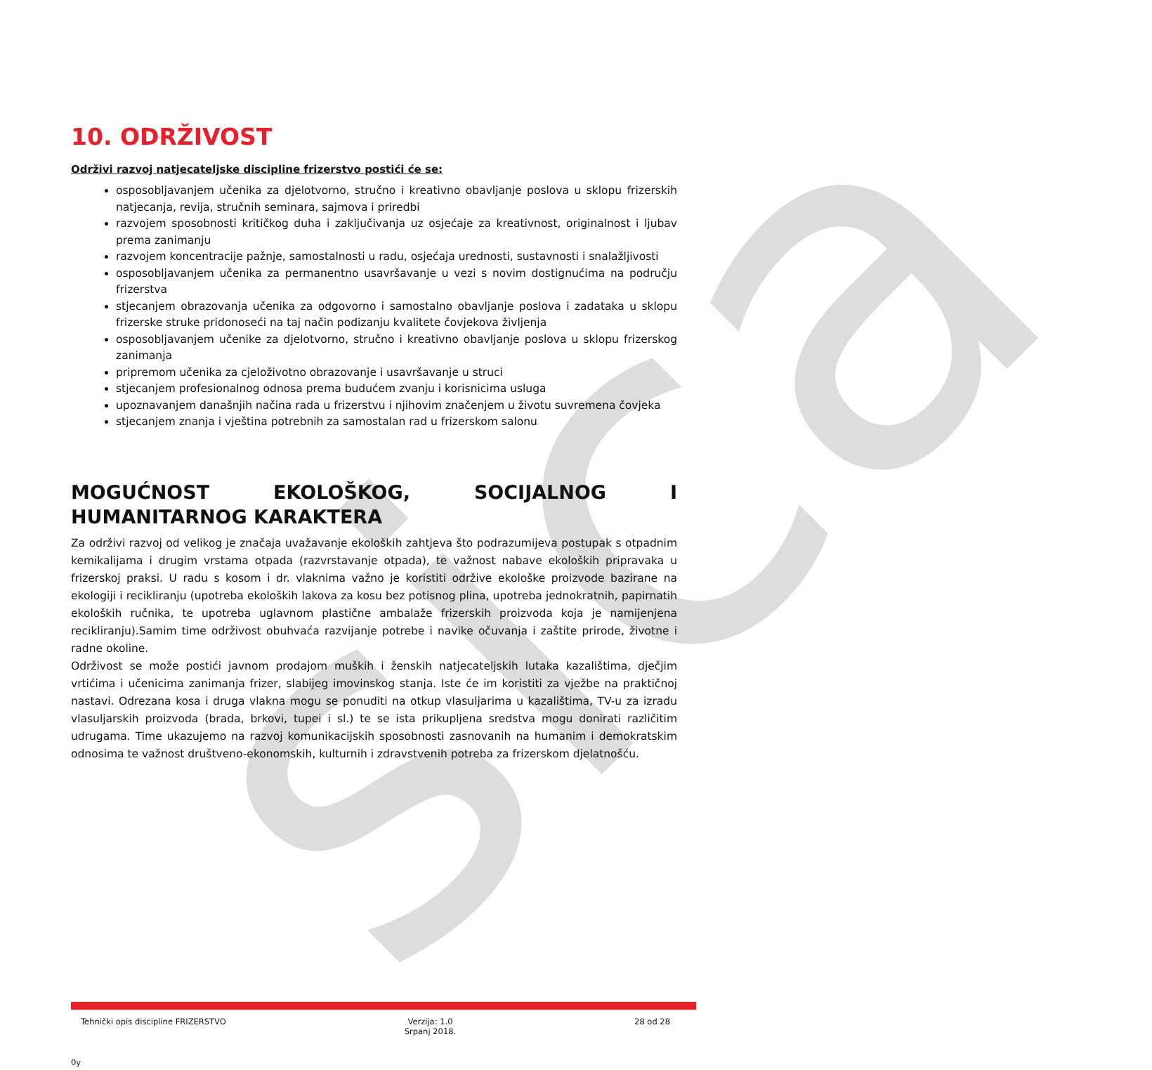sica
10. ODRŽIVOST
Održivi razvoj natjecateljske discipline frizerstvo postići će se:
osposobljavanjem učenika za djelotvorno, stručno i kreativno obavljanje poslova u sklopu frizerskih natjecanja, revija, stručnih seminara, sajmova i priredbi
razvojem sposobnosti kritičkog duha i zaključivanja uz osjećaje za kreativnost, originalnost i ljubav prema zanimanju
razvojem koncentracije pažnje, samostalnosti u radu, osjećaja urednosti, sustavnosti i snalažljivosti
osposobljavanjem učenika za permanentno usavršavanje u vezi s novim dostignućima na području frizerstva
stjecanjem obrazovanja učenika za odgovorno i samostalno obavljanje poslova i zadataka u sklopu frizerske struke pridonoseći na taj način podizanju kvalitete čovjekova življenja
osposobljavanjem učenike za djelotvorno, stručno i kreativno obavljanje poslova u sklopu frizerskog zanimanja
pripremom učenika za cjeloživotno obrazovanje i usavršavanje u struci
stjecanjem profesionalnog odnosa prema budućem zvanju i korisnicima usluga
upoznavanjem današnjih načina rada u frizerstvu i njihovim značenjem u životu suvremena čovjeka
stjecanjem znanja i vještina potrebnih za samostalan rad u frizerskom salonu
MOGUĆNOST EKOLOŠKOG, SOCIJALNOG I HUMANITARNOG KARAKTERA
Za održivi razvoj od velikog je značaja uvažavanje ekoloških zahtjeva što podrazumijeva postupak s otpadnim kemikalijama i drugim vrstama otpada (razvrstavanje otpada), te važnost nabave ekoloških pripravaka u frizerskoj praksi. U radu s kosom i dr. vlaknima važno je koristiti održive ekološke proizvode bazirane na ekologiji i recikliranju (upotreba ekoloških lakova za kosu bez potisnog plina, upotreba jednokratnih, papirnatih ekoloških ručnika, te upotreba uglavnom plastične ambalaže frizerskih proizvoda koja je namijenjena recikliranju).Samim time održivost obuhvaća razvijanje potrebe i navike očuvanja i zaštite prirode, životne i radne okoline.
Održivost se može postići javnom prodajom muških i ženskih natjecateljskih lutaka kazalištima, dječjim vrtićima i učenicima zanimanja frizer, slabijeg imovinskog stanja. Iste će im koristiti za vježbe na praktičnoj nastavi. Odrezana kosa i druga vlakna mogu se ponuditi na otkup vlasuljarima u kazalištima, TV-u za izradu vlasuljarskih proizvoda (brada, brkovi, tupei i sl.) te se ista prikupljena sredstva mogu donirati različitim udrugama. Time ukazujemo na razvoj komunikacijskih sposobnosti zasnovanih na humanim i demokratskim odnosima te važnost društveno-ekonomskih, kulturnih i zdravstvenih potreba za frizerskom djelatnošću.
Tehnički opis discipline FRIZERSTVO
Verzija: 1.0
Srpanj 2018.
28 od 28
0y